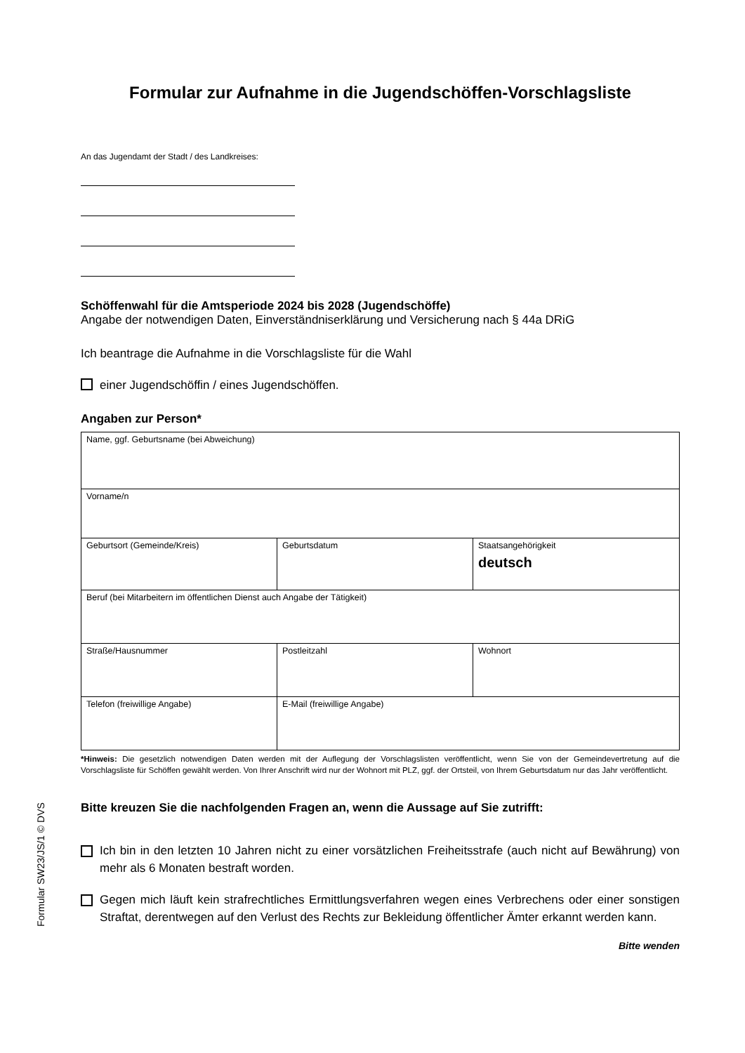Formular zur Aufnahme in die Jugendschöffen-Vorschlagsliste
An das Jugendamt der Stadt / des Landkreises:
Schöffenwahl für die Amtsperiode 2024 bis 2028 (Jugendschöffe)
Angabe der notwendigen Daten, Einverständniserklärung und Versicherung nach § 44a DRiG
Ich beantrage die Aufnahme in die Vorschlagsliste für die Wahl
einer Jugendschöffin / eines Jugendschöffen.
Angaben zur Person*
| Name, ggf. Geburtsname (bei Abweichung) | | |
| Vorname/n | | |
| Geburtsort (Gemeinde/Kreis) | Geburtsdatum | Staatsangehörigkeit deutsch |
| Beruf (bei Mitarbeitern im öffentlichen Dienst auch Angabe der Tätigkeit) | | |
| Straße/Hausnummer | Postleitzahl | Wohnort |
| Telefon (freiwillige Angabe) | E-Mail (freiwillige Angabe) | |
*Hinweis: Die gesetzlich notwendigen Daten werden mit der Auflegung der Vorschlagslisten veröffentlicht, wenn Sie von der Gemeindevertretung auf die Vorschlagsliste für Schöffen gewählt werden. Von Ihrer Anschrift wird nur der Wohnort mit PLZ, ggf. der Ortsteil, von Ihrem Geburtsdatum nur das Jahr veröffentlicht.
Bitte kreuzen Sie die nachfolgenden Fragen an, wenn die Aussage auf Sie zutrifft:
Ich bin in den letzten 10 Jahren nicht zu einer vorsätzlichen Freiheitsstrafe (auch nicht auf Bewährung) von mehr als 6 Monaten bestraft worden.
Gegen mich läuft kein strafrechtliches Ermittlungsverfahren wegen eines Verbrechens oder einer sonstigen Straftat, derentwegen auf den Verlust des Rechts zur Bekleidung öffentlicher Ämter erkannt werden kann.
Bitte wenden
Formular SW23/JS/1 © DVS